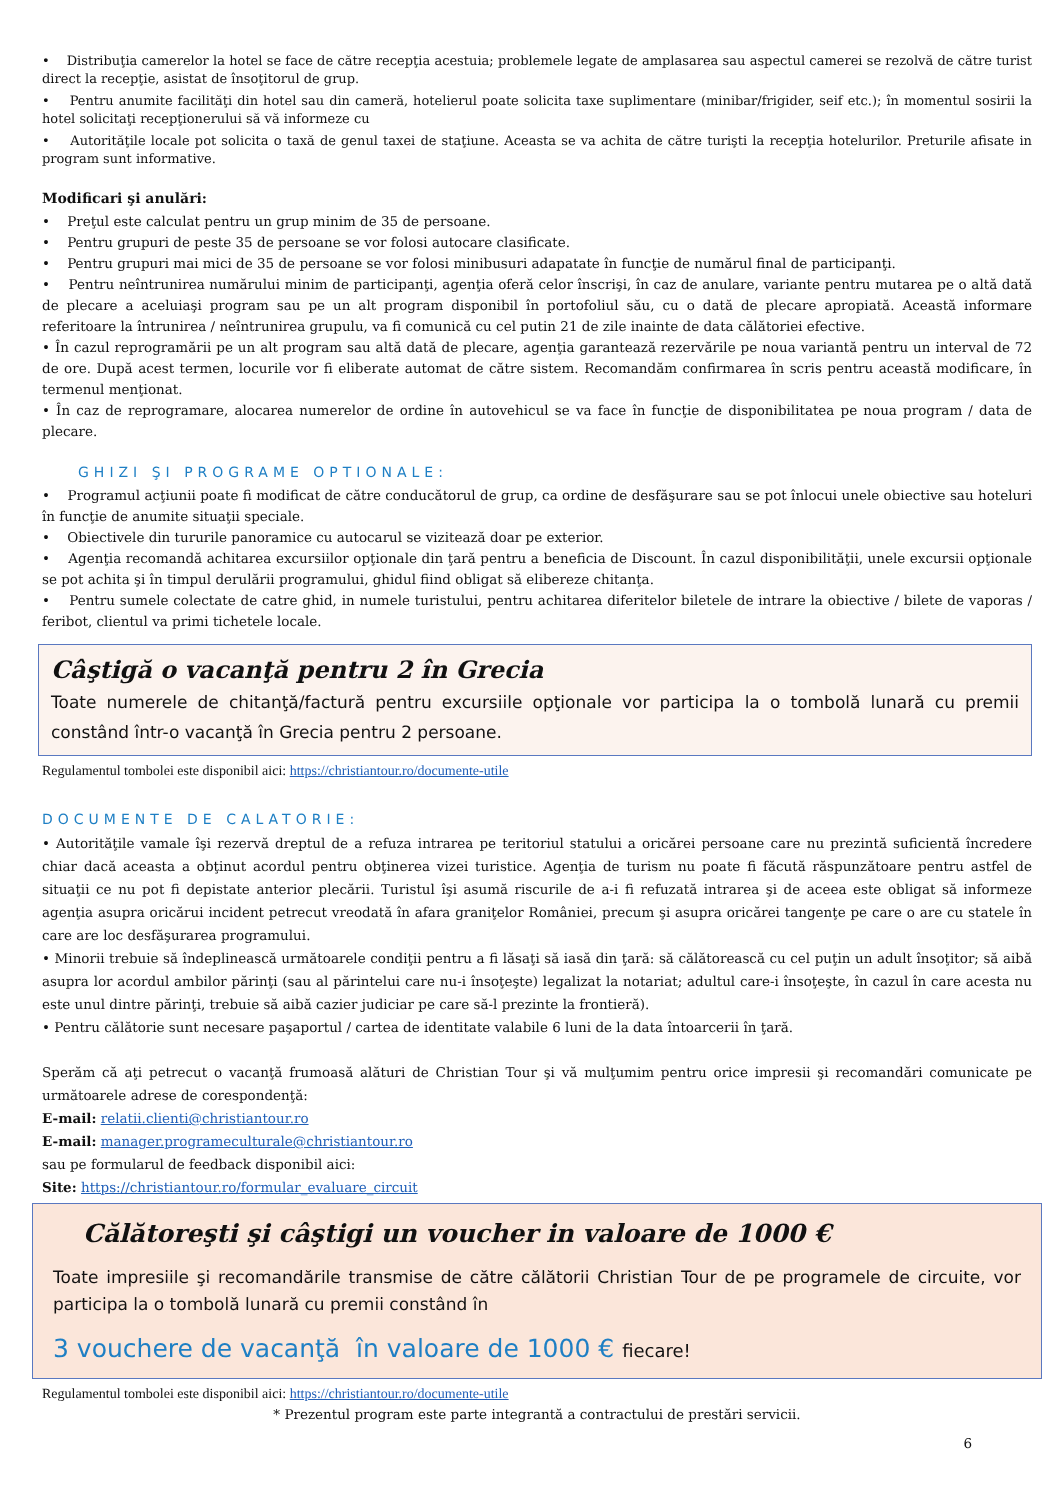• Distribuţia camerelor la hotel se face de către recepţia acestuia; problemele legate de amplasarea sau aspectul camerei se rezolvă de către turist direct la recepţie, asistat de însoţitorul de grup.
• Pentru anumite facilităţi din hotel sau din cameră, hotelierul poate solicita taxe suplimentare (minibar/frigider, seif etc.); în momentul sosirii la hotel solicitaţi recepţionerului să vă informeze cu
• Autorităţile locale pot solicita o taxă de genul taxei de staţiune. Aceasta se va achita de către turişti la recepţia hotelurilor. Preturile afisate in program sunt informative.
Modificari şi anulări:
• Preţul este calculat pentru un grup minim de 35 de persoane.
• Pentru grupuri de peste 35 de persoane se vor folosi autocare clasificate.
• Pentru grupuri mai mici de 35 de persoane se vor folosi minibusuri adapatate în funcţie de numărul final de participanţi.
• Pentru neîntrunirea numărului minim de participanţi, agenţia oferă celor înscrişi, în caz de anulare, variante pentru mutarea pe o altă dată de plecare a aceluiaşi program sau pe un alt program disponibil în portofoliul său, cu o dată de plecare apropiată. Această informare referitoare la întrunirea / neîntrunirea grupulu, va fi comunică cu cel putin 21 de zile inainte de data călătoriei efective.
• În cazul reprogramării pe un alt program sau altă dată de plecare, agenţia garantează rezervările pe noua variantă pentru un interval de 72 de ore. După acest termen, locurile vor fi eliberate automat de către sistem. Recomandăm confirmarea în scris pentru această modificare, în termenul menţionat.
• În caz de reprogramare, alocarea numerelor de ordine în autovehicul se va face în funcţie de disponibilitatea pe noua program / data de plecare.
GHIZI ŞI PROGRAME OPTIONALE:
• Programul acţiunii poate fi modificat de către conducătorul de grup, ca ordine de desfăşurare sau se pot înlocui unele obiective sau hoteluri în funcţie de anumite situaţii speciale.
• Obiectivele din tururile panoramice cu autocarul se vizitează doar pe exterior.
• Agenţia recomandă achitarea excursiilor opţionale din ţară pentru a beneficia de Discount. În cazul disponibilităţii, unele excursii opţionale se pot achita şi în timpul derulării programului, ghidul fiind obligat să elibereze chitanţa.
• Pentru sumele colectate de catre ghid, in numele turistului, pentru achitarea diferitelor biletele de intrare la obiective / bilete de vaporas / feribot, clientul va primi tichetele locale.
Câştigă o vacanţă pentru 2 în Grecia
Toate numerele de chitanţă/factură pentru excursiile opţionale vor participa la o tombolă lunară cu premii constând într-o vacanţă în Grecia pentru 2 persoane.
Regulamentul tombolei este disponibil aici: https://christiantour.ro/documente-utile
DOCUMENTE DE CALATORIE:
• Autorităţile vamale îşi rezervă dreptul de a refuza intrarea pe teritoriul statului a oricărei persoane care nu prezintă suficientă încredere chiar dacă aceasta a obţinut acordul pentru obţinerea vizei turistice. Agenţia de turism nu poate fi făcută răspunzătoare pentru astfel de situaţii ce nu pot fi depistate anterior plecării. Turistul îşi asumă riscurile de a-i fi refuzată intrarea şi de aceea este obligat să informeze agenţia asupra oricărui incident petrecut vreodată în afara graniţelor României, precum şi asupra oricărei tangenţe pe care o are cu statele în care are loc desfăşurarea programului.
• Minorii trebuie să îndeplinească următoarele condiţii pentru a fi lăsaţi să iasă din ţară: să călătorească cu cel puţin un adult însoţitor; să aibă asupra lor acordul ambilor părinţi (sau al părintelui care nu-i însoţeşte) legalizat la notariat; adultul care-i însoţeşte, în cazul în care acesta nu este unul dintre părinţi, trebuie să aibă cazier judiciar pe care să-l prezinte la frontieră).
• Pentru călătorie sunt necesare paşaportul / cartea de identitate valabile 6 luni de la data întoarcerii în ţară.
Sperăm că aţi petrecut o vacanţă frumoasă alături de Christian Tour şi vă mulţumim pentru orice impresii şi recomandări comunicate pe următoarele adrese de corespondenţă:
E-mail: relatii.clienti@christiantour.ro
E-mail: manager.programeculturale@christiantour.ro
sau pe formularul de feedback disponibil aici:
Site: https://christiantour.ro/formular_evaluare_circuit
Călătoreşti şi câştigi un voucher in valoare de 1000 €
Toate impresiile şi recomandările transmise de către călătorii Christian Tour de pe programele de circuite, vor participa la o tombolă lunară cu premii constând în
3 vouchere de vacanţă în valoare de 1000 € fiecare!
Regulamentul tombolei este disponibil aici: https://christiantour.ro/documente-utile
* Prezentul program este parte integrantă a contractului de prestări servicii.
6